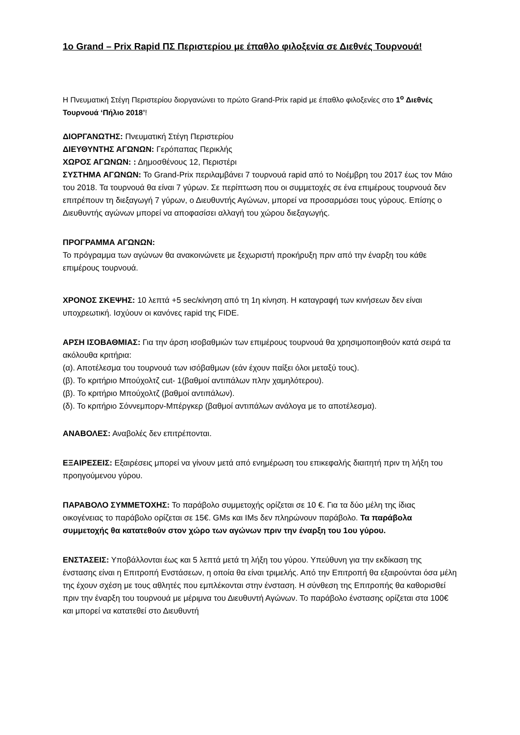1ο Grand – Prix Rapid ΠΣ Περιστερίου με έπαθλο φιλοξενία σε Διεθνές Τουρνουά!
Η Πνευματική Στέγη Περιστερίου διοργανώνει το πρώτο Grand-Prix rapid με έπαθλο φιλοξενίες στο 1<sup>ο</sup> Διεθνές Τουρνουά ‘Πήλιο 2018’!
ΔΙΟΡΓΑΝΩΤΗΣ: Πνευματική Στέγη Περιστερίου
ΔΙΕΥΘΥΝΤΗΣ ΑΓΩΝΩΝ: Γερόπαπας Περικλής
ΧΩΡΟΣ ΑΓΩΝΩΝ: : Δημοσθένους 12, Περιστέρι
ΣΥΣΤΗΜΑ ΑΓΩΝΩΝ: Το Grand-Prix περιλαμβάνει 7 τουρνουά rapid από το Νοέμβρη του 2017 έως τον Μάιο του 2018. Τα τουρνουά θα είναι 7 γύρων. Σε περίπτωση που οι συμμετοχές σε ένα επιμέρους τουρνουά δεν επιτρέπουν τη διεξαγωγή 7 γύρων, ο Διευθυντής Αγώνων, μπορεί να προσαρμόσει τους γύρους. Επίσης ο Διευθυντής αγώνων μπορεί να αποφασίσει αλλαγή του χώρου διεξαγωγής.
ΠΡΟΓΡΑΜΜΑ ΑΓΩΝΩΝ:
Το πρόγραμμα των αγώνων θα ανακοινώνετε με ξεχωριστή προκήρυξη πριν από την έναρξη του κάθε επιμέρους τουρνουά.
ΧΡΟΝΟΣ ΣΚΕΨΗΣ: 10 λεπτά +5 sec/κίνηση από τη 1η κίνηση. Η καταγραφή των κινήσεων δεν είναι υποχρεωτική. Ισχύουν οι κανόνες rapid της FIDE.
ΑΡΣΗ ΙΣΟΒΑΘΜΙΑΣ: Για την άρση ισοβαθμιών των επιμέρους τουρνουά θα χρησιμοποιηθούν κατά σειρά τα ακόλουθα κριτήρια:
(α). Αποτέλεσμα του τουρνουά των ισόβαθμων (εάν έχουν παίξει όλοι μεταξύ τους).
(β). Το κριτήριο Μπούχολτζ cut- 1(βαθμοί αντιπάλων πλην χαμηλότερου).
(β). Το κριτήριο Μπούχολτζ (βαθμοί αντιπάλων).
(δ). Το κριτήριο Σόννεμπορν-Μπέργκερ (βαθμοί αντιπάλων ανάλογα με το αποτέλεσμα).
ΑΝΑΒΟΛΕΣ: Αναβολές δεν επιτρέπονται.
ΕΞΑΙΡΕΣΕΙΣ: Εξαιρέσεις μπορεί να γίνουν μετά από ενημέρωση του επικεφαλής διαιτητή πριν τη λήξη του προηγούμενου γύρου.
ΠΑΡΑΒΟΛΟ ΣΥΜΜΕΤΟΧΗΣ: Το παράβολο συμμετοχής ορίζεται σε 10 €. Για τα δύο μέλη της ίδιας οικογένειας το παράβολο ορίζεται σε 15€. GMs και IMs δεν πληρώνουν παράβολο. Τα παράβολα συμμετοχής θα κατατεθούν στον χώρο των αγώνων πριν την έναρξη του 1ου γύρου.
ΕΝΣΤΑΣΕΙΣ: Υποβάλλονται έως και 5 λεπτά μετά τη λήξη του γύρου. Υπεύθυνη για την εκδίκαση της ένστασης είναι η Επιτροπή Ενστάσεων, η οποία θα είναι τριμελής. Από την Επιτροπή θα εξαιρούνται όσα μέλη της έχουν σχέση με τους αθλητές που εμπλέκονται στην ένσταση. Η σύνθεση της Επιτροπής θα καθορισθεί πριν την έναρξη του τουρνουά με μέριμνα του Διευθυντή Αγώνων. Το παράβολο ένστασης ορίζεται στα 100€ και μπορεί να κατατεθεί στο Διευθυντή